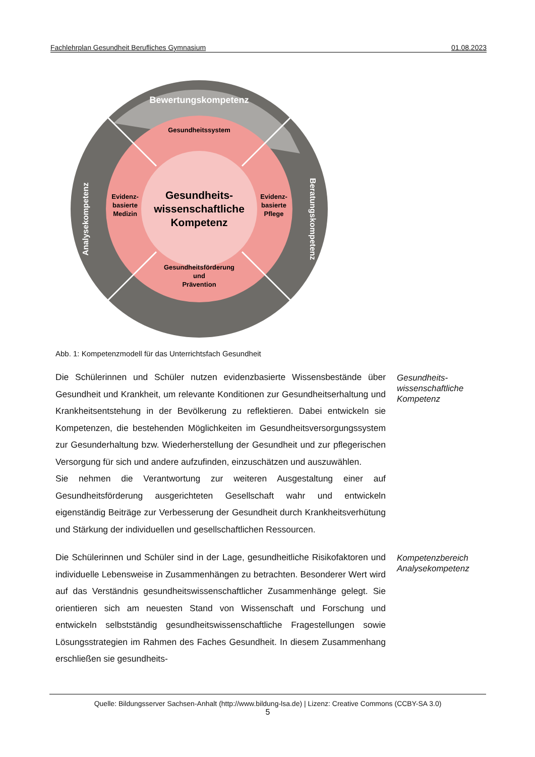Fachlehrplan Gesundheit Berufliches Gymnasium 01.08.2023
Gesundheitssystem
Gesundheits-
wissenschaftliche
Kompetenz
Evidenz-
basierte
Medizin
Evidenz-
basierte
Pflege
Gesundheitsförderung
und
Prävention
Bewertungskompetenz
Analysekompetenz
Beratungskompetenz
Abb. 1: Kompetenzmodell für das Unterrichtsfach Gesundheit
Die Schülerinnen und Schüler nutzen evidenzbasierte Wissensbestände über Gesundheit und Krankheit, um relevante Konditionen zur Gesundheits­erhaltung und Krankheitsentstehung in der Bevölkerung zu reflektieren. Dabei entwickeln sie Kompetenzen, die bestehenden Möglichkeiten im Gesundheitsversorgungssystem zur Gesunderhaltung bzw. Wiederherstellung der Gesundheit und zur pflegerischen Versorgung für sich und andere aufzufinden, einzuschätzen und auszuwählen.
Sie nehmen die Verantwortung zur weiteren Ausgestaltung einer auf Gesundheitsförderung ausgerichteten Gesellschaft wahr und entwickeln eigenständig Beiträge zur Verbesserung der Gesundheit durch Krankheitsverhütung und Stärkung der individuellen und gesellschaftlichen Ressourcen.
Gesundheits-
wissenschaftliche
Kompetenz
Die Schülerinnen und Schüler sind in der Lage, gesundheitliche Risikofaktoren und individuelle Lebensweise in Zusammenhängen zu betrachten. Besonderer Wert wird auf das Verständnis gesundheitswissenschaftlicher Zusammenhänge gelegt. Sie orientieren sich am neuesten Stand von Wissenschaft und Forschung und entwickeln selbstständig gesundheitswissenschaftliche Fragestellungen sowie Lösungsstrategien im Rahmen des Faches Gesundheit. In diesem Zusammenhang erschließen sie gesundheits-
Kompetenzbereich
Analysekompetenz
Quelle: Bildungsserver Sachsen-Anhalt (http://www.bildung-lsa.de) | Lizenz: Creative Commons (CCBY-SA 3.0)
5